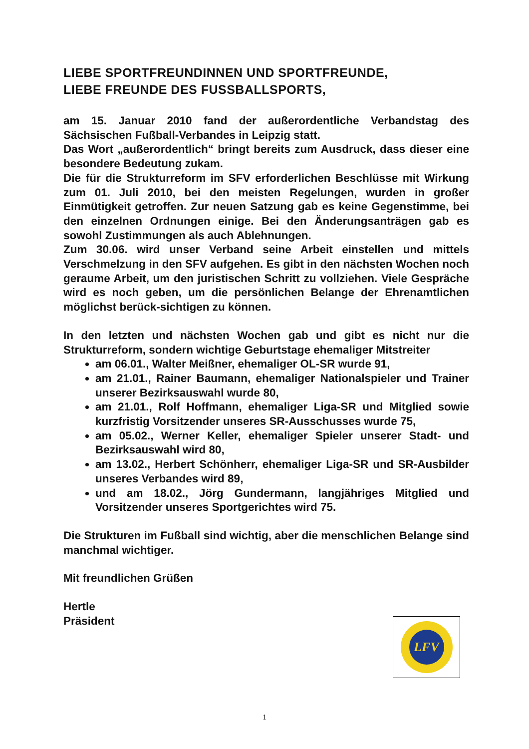LIEBE SPORTFREUNDINNEN UND SPORTFREUNDE,
LIEBE FREUNDE DES FUSSBALLSPORTS,
am 15. Januar 2010 fand der außerordentliche Verbandstag des Sächsischen Fußball-Verbandes in Leipzig statt.
Das Wort „außerordentlich“ bringt bereits zum Ausdruck, dass dieser eine besondere Bedeutung zukam.
Die für die Strukturreform im SFV erforderlichen Beschlüsse mit Wirkung zum 01. Juli 2010, bei den meisten Regelungen, wurden in großer Einmütigkeit getroffen. Zur neuen Satzung gab es keine Gegenstimme, bei den einzelnen Ordnungen einige. Bei den Änderungsanträgen gab es sowohl Zustimmungen als auch Ablehnungen.
Zum 30.06. wird unser Verband seine Arbeit einstellen und mittels Verschmelzung in den SFV aufgehen. Es gibt in den nächsten Wochen noch geraume Arbeit, um den juristischen Schritt zu vollziehen. Viele Gespräche wird es noch geben, um die persönlichen Belange der Ehrenamtlichen möglichst berück-sichtigen zu können.
In den letzten und nächsten Wochen gab und gibt es nicht nur die Strukturreform, sondern wichtige Geburtstage ehemaliger Mitstreiter
am 06.01., Walter Meißner, ehemaliger OL-SR wurde 91,
am 21.01., Rainer Baumann, ehemaliger Nationalspieler und Trainer unserer Bezirksauswahl wurde 80,
am 21.01., Rolf Hoffmann, ehemaliger Liga-SR und Mitglied sowie kurzfristig Vorsitzender unseres SR-Ausschusses wurde 75,
am 05.02., Werner Keller, ehemaliger Spieler unserer Stadt- und Bezirksauswahl wird 80,
am 13.02., Herbert Schönherr, ehemaliger Liga-SR und SR-Ausbilder unseres Verbandes wird 89,
und am 18.02., Jörg Gundermann, langjähriges Mitglied und Vorsitzender unseres Sportgerichtes wird 75.
Die Strukturen im Fußball sind wichtig, aber die menschlichen Belange sind manchmal wichtiger.
Mit freundlichen Grüßen
Hertle
Präsident
LFV
1